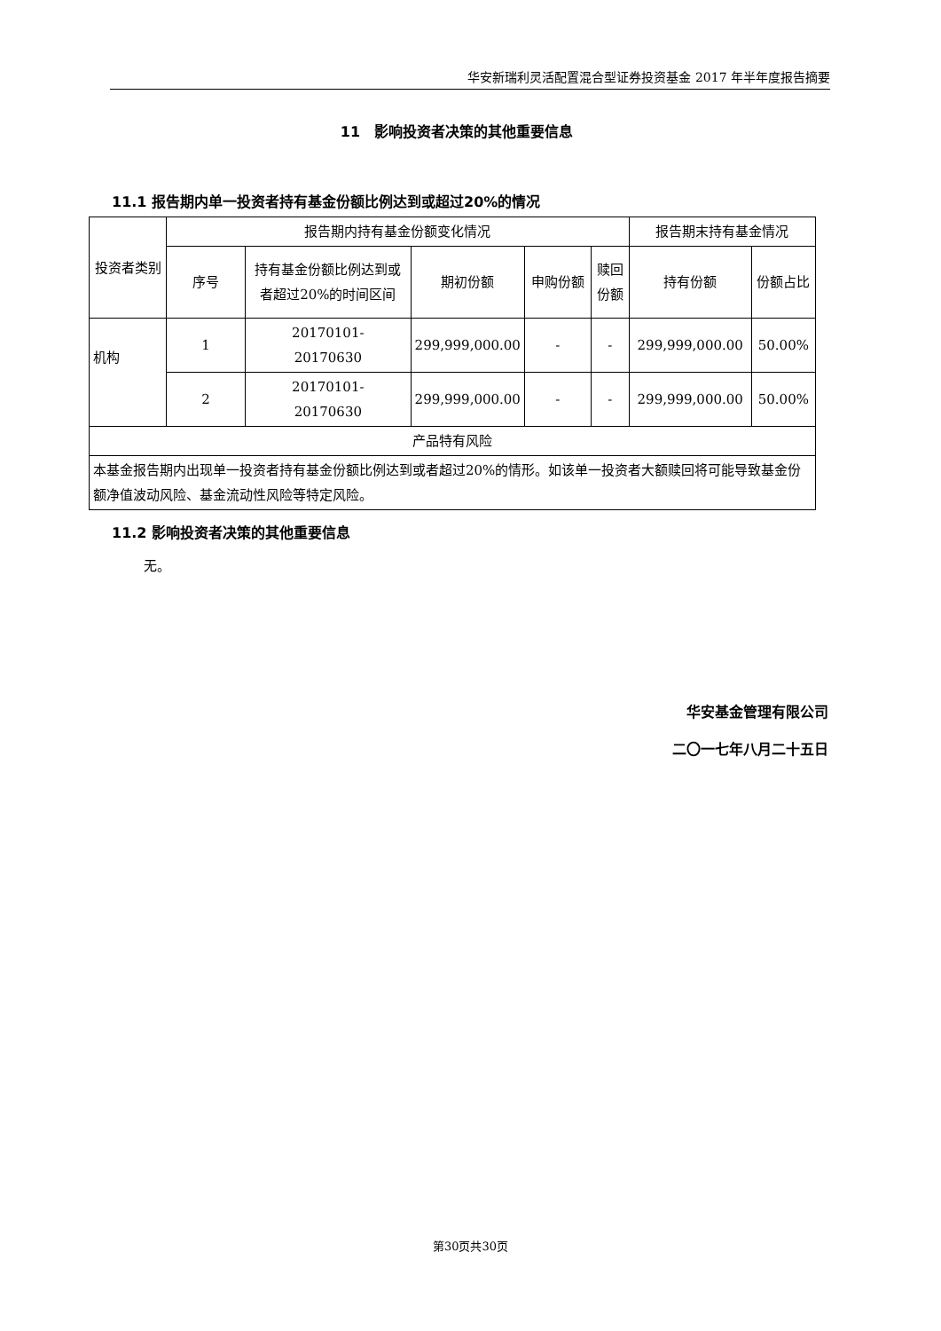华安新瑞利灵活配置混合型证券投资基金 2017 年半年度报告摘要
11　影响投资者决策的其他重要信息
11.1 报告期内单一投资者持有基金份额比例达到或超过20%的情况
| 投资者类别 | 报告期内持有基金份额变化情况 | | | | | 报告期末持有基金情况 | |
| --- | --- | --- | --- | --- | --- | --- | --- |
| | 序号 | 持有基金份额比例达到或者超过20%的时间区间 | 期初份额 | 申购份额 | 赎回份额 | 持有份额 | 份额占比 |
| 机构 | 1 | 20170101- 20170630 | 299,999,000.00 | - | - | 299,999,000.00 | 50.00% |
| | 2 | 20170101- 20170630 | 299,999,000.00 | - | - | 299,999,000.00 | 50.00% |
| 产品特有风险 | | | | | | | |
| 本基金报告期内出现单一投资者持有基金份额比例达到或者超过20%的情形。如该单一投资者大额赎回将可能导致基金份额净值波动风险、基金流动性风险等特定风险。 | | | | | | | |
11.2 影响投资者决策的其他重要信息
无。
华安基金管理有限公司
二〇一七年八月二十五日
第30页共30页